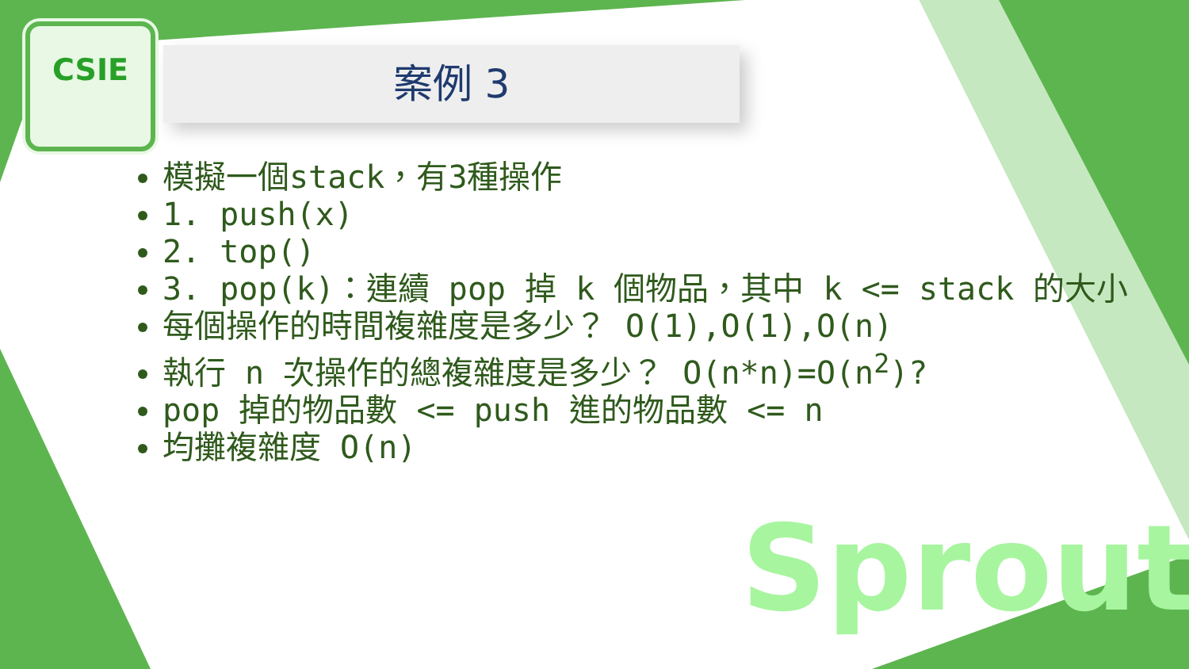CSIE
案例 3
模擬一個stack，有3種操作
1. push(x)
2. top()
3. pop(k)：連續 pop 掉 k 個物品，其中 k <= stack 的大小
每個操作的時間複雜度是多少？ O(1),O(1),O(n)
執行 n 次操作的總複雜度是多少？ O(n*n)=O(n<sup>2</sup>)?
pop 掉的物品數 <= push 進的物品數 <= n
均攤複雜度 O(n)
Sprout